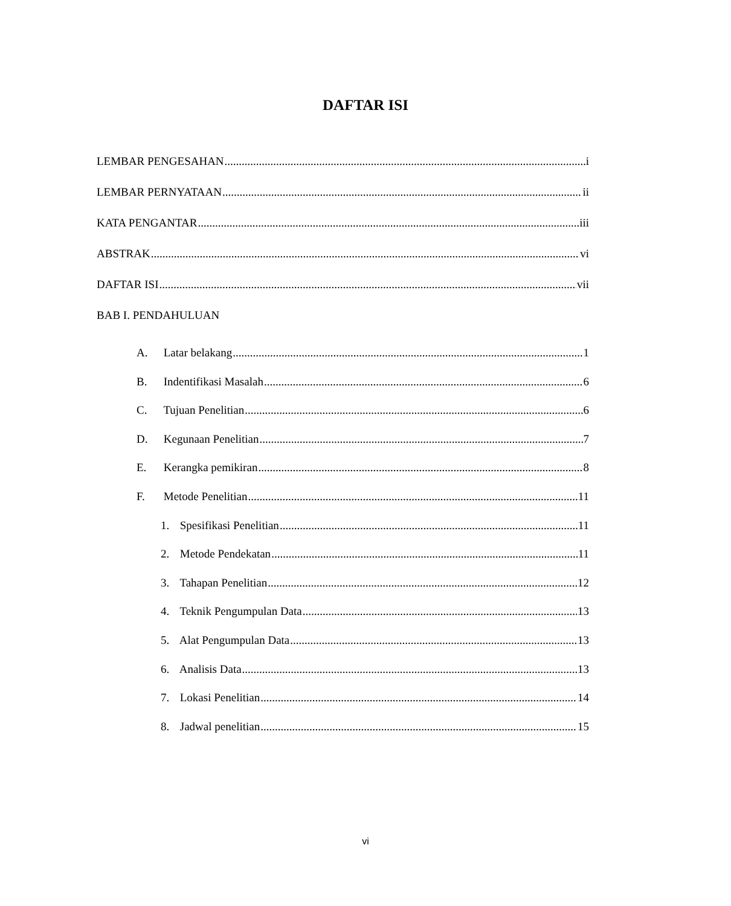DAFTAR ISI
LEMBAR PENGESAHAN i
LEMBAR PERNYATAAN ii
KATA PENGANTAR iii
ABSTRAK vi
DAFTAR ISI vii
BAB I. PENDAHULUAN
A. Latar belakang 1
B. Indentifikasi Masalah 6
C. Tujuan Penelitian 6
D. Kegunaan Penelitian 7
E. Kerangka pemikiran 8
F. Metode Penelitian 11
1. Spesifikasi Penelitian 11
2. Metode Pendekatan 11
3. Tahapan Penelitian 12
4. Teknik Pengumpulan Data 13
5. Alat Pengumpulan Data 13
6. Analisis Data 13
7. Lokasi Penelitian 14
8. Jadwal penelitian 15
vi